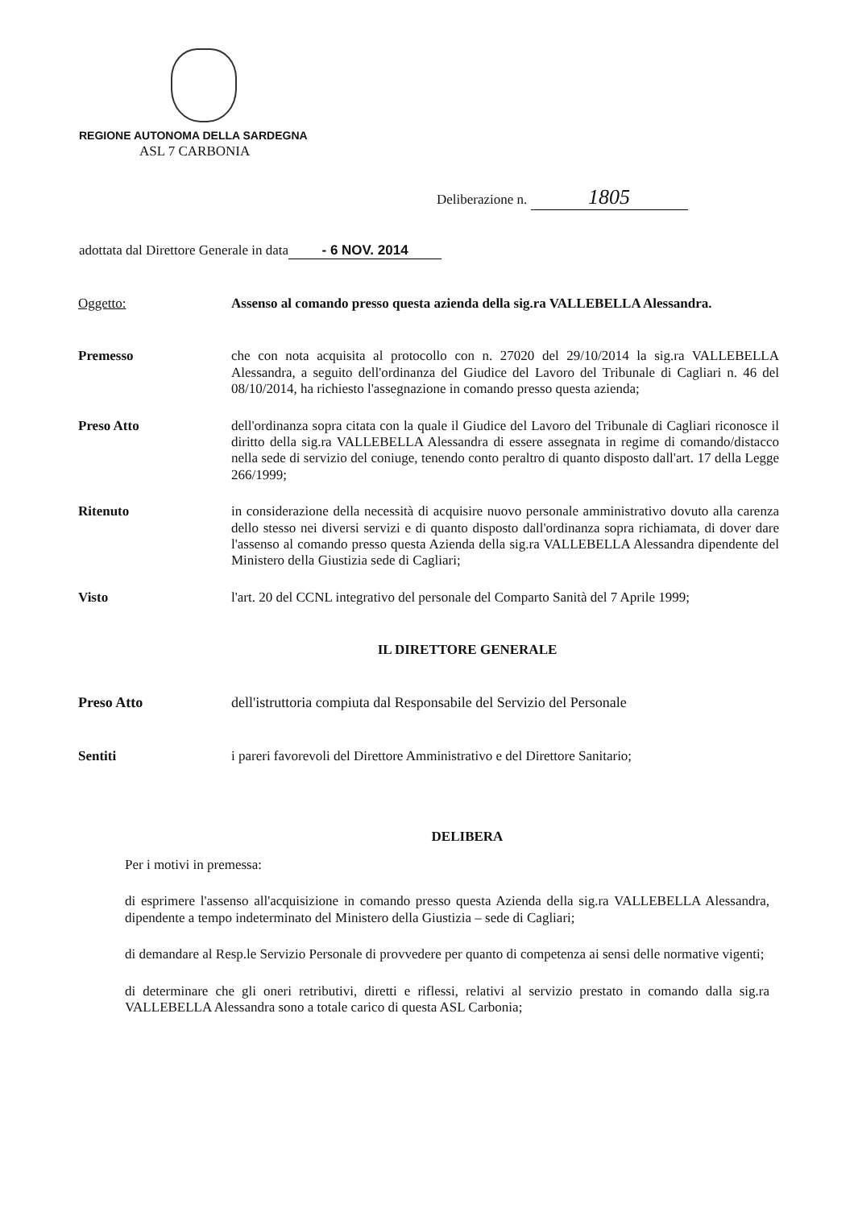REGIONE AUTONOMA DELLA SARDEGNA
ASL 7 CARBONIA
Deliberazione n. 1805
adottata dal Direttore Generale in data - 6 NOV. 2014
Oggetto:
Assenso al comando presso questa azienda della sig.ra VALLEBELLA Alessandra.
Premesso
che con nota acquisita al protocollo con n. 27020 del 29/10/2014 la sig.ra VALLEBELLA Alessandra, a seguito dell'ordinanza del Giudice del Lavoro del Tribunale di Cagliari n. 46 del 08/10/2014, ha richiesto l'assegnazione in comando presso questa azienda;
Preso Atto
dell'ordinanza sopra citata con la quale il Giudice del Lavoro del Tribunale di Cagliari riconosce il diritto della sig.ra VALLEBELLA Alessandra di essere assegnata in regime di comando/distacco nella sede di servizio del coniuge, tenendo conto peraltro di quanto disposto dall'art. 17 della Legge 266/1999;
Ritenuto
in considerazione della necessità di acquisire nuovo personale amministrativo dovuto alla carenza dello stesso nei diversi servizi e di quanto disposto dall'ordinanza sopra richiamata, di dover dare l'assenso al comando presso questa Azienda della sig.ra VALLEBELLA Alessandra dipendente del Ministero della Giustizia sede di Cagliari;
Visto
l'art. 20 del CCNL integrativo del personale del Comparto Sanità del 7 Aprile 1999;
IL DIRETTORE GENERALE
Preso Atto
dell'istruttoria compiuta dal Responsabile del Servizio del Personale
Sentiti
i pareri favorevoli del Direttore Amministrativo e del Direttore Sanitario;
DELIBERA
Per i motivi in premessa:
di esprimere l'assenso all'acquisizione in comando presso questa Azienda della sig.ra VALLEBELLA Alessandra, dipendente a tempo indeterminato del Ministero della Giustizia – sede di Cagliari;
di demandare al Resp.le Servizio Personale di provvedere per quanto di competenza ai sensi delle normative vigenti;
di determinare che gli oneri retributivi, diretti e riflessi, relativi al servizio prestato in comando dalla sig.ra VALLEBELLA Alessandra sono a totale carico di questa ASL Carbonia;